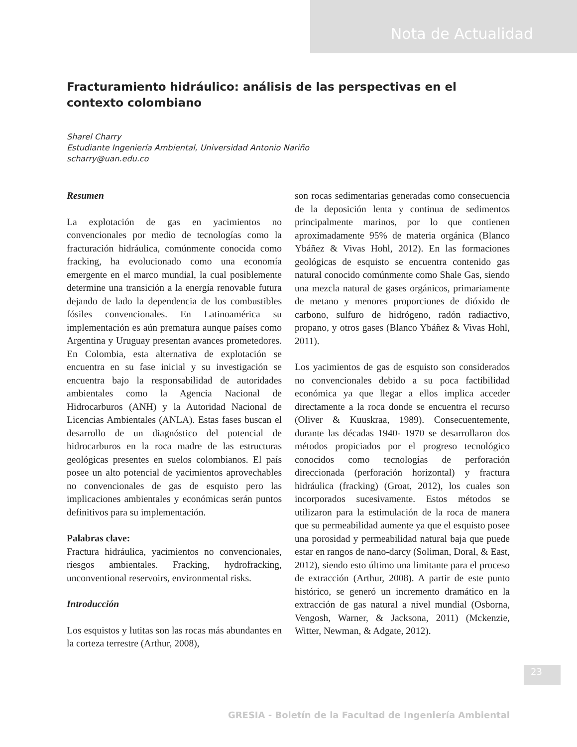Nota de Actualidad
Fracturamiento hidráulico: análisis de las perspectivas en el contexto colombiano
Sharel Charry
Estudiante Ingeniería Ambiental, Universidad Antonio Nariño
scharry@uan.edu.co
Resumen
La explotación de gas en yacimientos no convencionales por medio de tecnologías como la fracturación hidráulica, comúnmente conocida como fracking, ha evolucionado como una economía emergente en el marco mundial, la cual posiblemente determine una transición a la energía renovable futura dejando de lado la dependencia de los combustibles fósiles convencionales. En Latinoamérica su implementación es aún prematura aunque países como Argentina y Uruguay presentan avances prometedores. En Colombia, esta alternativa de explotación se encuentra en su fase inicial y su investigación se encuentra bajo la responsabilidad de autoridades ambientales como la Agencia Nacional de Hidrocarburos (ANH) y la Autoridad Nacional de Licencias Ambientales (ANLA). Estas fases buscan el desarrollo de un diagnóstico del potencial de hidrocarburos en la roca madre de las estructuras geológicas presentes en suelos colombianos. El país posee un alto potencial de yacimientos aprovechables no convencionales de gas de esquisto pero las implicaciones ambientales y económicas serán puntos definitivos para su implementación.
Palabras clave:
Fractura hidráulica, yacimientos no convencionales, riesgos ambientales. Fracking, hydrofracking, unconventional reservoirs, environmental risks.
Introducción
Los esquistos y lutitas son las rocas más abundantes en la corteza terrestre (Arthur, 2008),
son rocas sedimentarias generadas como consecuencia de la deposición lenta y continua de sedimentos principalmente marinos, por lo que contienen aproximadamente 95% de materia orgánica (Blanco Ybáñez & Vivas Hohl, 2012). En las formaciones geológicas de esquisto se encuentra contenido gas natural conocido comúnmente como Shale Gas, siendo una mezcla natural de gases orgánicos, primariamente de metano y menores proporciones de dióxido de carbono, sulfuro de hidrógeno, radón radiactivo, propano, y otros gases (Blanco Ybáñez & Vivas Hohl, 2011).
Los yacimientos de gas de esquisto son considerados no convencionales debido a su poca factibilidad económica ya que llegar a ellos implica acceder directamente a la roca donde se encuentra el recurso (Oliver & Kuuskraa, 1989). Consecuentemente, durante las décadas 1940- 1970 se desarrollaron dos métodos propiciados por el progreso tecnológico conocidos como tecnologías de perforación direccionada (perforación horizontal) y fractura hidráulica (fracking) (Groat, 2012), los cuales son incorporados sucesivamente. Estos métodos se utilizaron para la estimulación de la roca de manera que su permeabilidad aumente ya que el esquisto posee una porosidad y permeabilidad natural baja que puede estar en rangos de nano-darcy (Soliman, Doral, & East, 2012), siendo esto último una limitante para el proceso de extracción (Arthur, 2008). A partir de este punto histórico, se generó un incremento dramático en la extracción de gas natural a nivel mundial (Osborna, Vengosh, Warner, & Jacksona, 2011) (Mckenzie, Witter, Newman, & Adgate, 2012).
23
GRESIA - Boletín de la Facultad de Ingeniería Ambiental